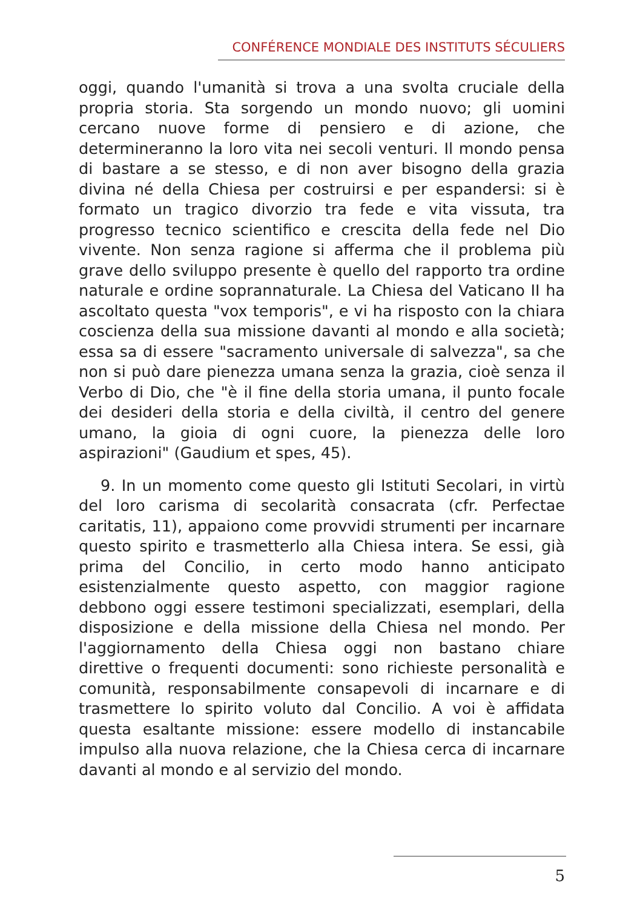CONFÉRENCE MONDIALE DES INSTITUTS SÉCULIERS
oggi, quando l'umanità si trova a una svolta cruciale della propria storia. Sta sorgendo un mondo nuovo; gli uomini cercano nuove forme di pensiero e di azione, che determineranno la loro vita nei secoli venturi. Il mondo pensa di bastare a se stesso, e di non aver bisogno della grazia divina né della Chiesa per costruirsi e per espandersi: si è formato un tragico divorzio tra fede e vita vissuta, tra progresso tecnico scientifico e crescita della fede nel Dio vivente. Non senza ragione si afferma che il problema più grave dello sviluppo presente è quello del rapporto tra ordine naturale e ordine soprannaturale. La Chiesa del Vaticano II ha ascoltato questa "vox temporis", e vi ha risposto con la chiara coscienza della sua missione davanti al mondo e alla società; essa sa di essere "sacramento universale di salvezza", sa che non si può dare pienezza umana senza la grazia, cioè senza il Verbo di Dio, che "è il fine della storia umana, il punto focale dei desideri della storia e della civiltà, il centro del genere umano, la gioia di ogni cuore, la pienezza delle loro aspirazioni" (Gaudium et spes, 45).
9. In un momento come questo gli Istituti Secolari, in virtù del loro carisma di secolarità consacrata (cfr. Perfectae caritatis, 11), appaiono come provvidi strumenti per incarnare questo spirito e trasmetterlo alla Chiesa intera. Se essi, già prima del Concilio, in certo modo hanno anticipato esistenzialmente questo aspetto, con maggior ragione debbono oggi essere testimoni specializzati, esemplari, della disposizione e della missione della Chiesa nel mondo. Per l'aggiornamento della Chiesa oggi non bastano chiare direttive o frequenti documenti: sono richieste personalità e comunità, responsabilmente consapevoli di incarnare e di trasmettere lo spirito voluto dal Concilio. A voi è affidata questa esaltante missione: essere modello di instancabile impulso alla nuova relazione, che la Chiesa cerca di incarnare davanti al mondo e al servizio del mondo.
5